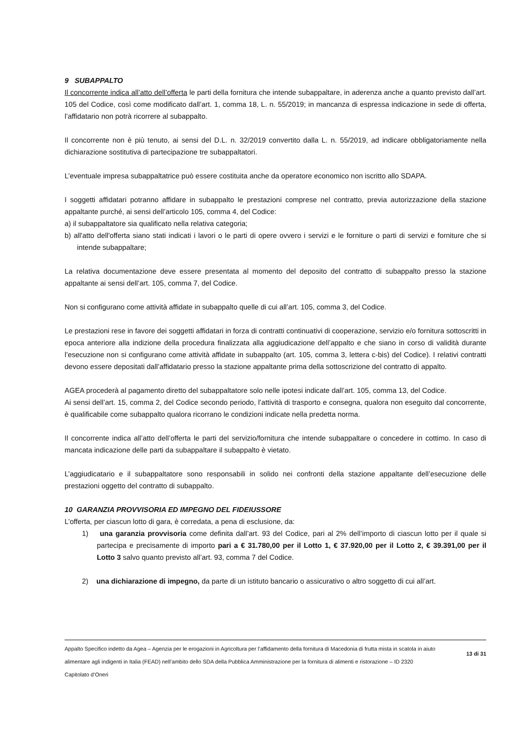9 SUBAPPALTO
Il concorrente indica all’atto dell’offerta le parti della fornitura che intende subappaltare, in aderenza anche a quanto previsto dall’art. 105 del Codice, così come modificato dall’art. 1, comma 18, L. n. 55/2019; in mancanza di espressa indicazione in sede di offerta, l’affidatario non potrà ricorrere al subappalto.
Il concorrente non è più tenuto, ai sensi del D.L. n. 32/2019 convertito dalla L. n. 55/2019, ad indicare obbligatoriamente nella dichiarazione sostitutiva di partecipazione tre subappaltatori.
L’eventuale impresa subappaltatrice può essere costituita anche da operatore economico non iscritto allo SDAPA.
I soggetti affidatari potranno affidare in subappalto le prestazioni comprese nel contratto, previa autorizzazione della stazione appaltante purché, ai sensi dell’articolo 105, comma 4, del Codice:
a) il subappaltatore sia qualificato nella relativa categoria;
b) all'atto dell'offerta siano stati indicati i lavori o le parti di opere ovvero i servizi e le forniture o parti di servizi e forniture che si intende subappaltare;
La relativa documentazione deve essere presentata al momento del deposito del contratto di subappalto presso la stazione appaltante ai sensi dell’art. 105, comma 7, del Codice.
Non si configurano come attività affidate in subappalto quelle di cui all’art. 105, comma 3, del Codice.
Le prestazioni rese in favore dei soggetti affidatari in forza di contratti continuativi di cooperazione, servizio e/o fornitura sottoscritti in epoca anteriore alla indizione della procedura finalizzata alla aggiudicazione dell’appalto e che siano in corso di validità durante l’esecuzione non si configurano come attività affidate in subappalto (art. 105, comma 3, lettera c-bis) del Codice). I relativi contratti devono essere depositati dall’affidatario presso la stazione appaltante prima della sottoscrizione del contratto di appalto.
AGEA procederà al pagamento diretto del subappaltatore solo nelle ipotesi indicate dall’art. 105, comma 13, del Codice.
Ai sensi dell’art. 15, comma 2, del Codice secondo periodo, l’attività di trasporto e consegna, qualora non eseguito dal concorrente, è qualificabile come subappalto qualora ricorrano le condizioni indicate nella predetta norma.
Il concorrente indica all’atto dell’offerta le parti del servizio/fornitura che intende subappaltare o concedere in cottimo. In caso di mancata indicazione delle parti da subappaltare il subappalto è vietato.
L’aggiudicatario e il subappaltatore sono responsabili in solido nei confronti della stazione appaltante dell’esecuzione delle prestazioni oggetto del contratto di subappalto.
10 GARANZIA PROVVISORIA ED IMPEGNO DEL FIDEIUSSORE
L’offerta, per ciascun lotto di gara, è corredata, a pena di esclusione, da:
1) una garanzia provvisoria come definita dall’art. 93 del Codice, pari al 2% dell’importo di ciascun lotto per il quale si partecipa e precisamente di importo pari a € 31.780,00 per il Lotto 1, € 37.920,00 per il Lotto 2, € 39.391,00 per il Lotto 3 salvo quanto previsto all’art. 93, comma 7 del Codice.
2) una dichiarazione di impegno, da parte di un istituto bancario o assicurativo o altro soggetto di cui all’art.
Appalto Specifico indetto da Agea – Agenzia per le erogazioni in Agricoltura per l’affidamento della fornitura di Macedonia di frutta mista in scatola in aiuto alimentare agli indigenti in Italia (FEAD) nell’ambito dello SDA della Pubblica Amministrazione per la fornitura di alimenti e ristorazione – ID 2320
Capitolato d’Oneri
13 di 31